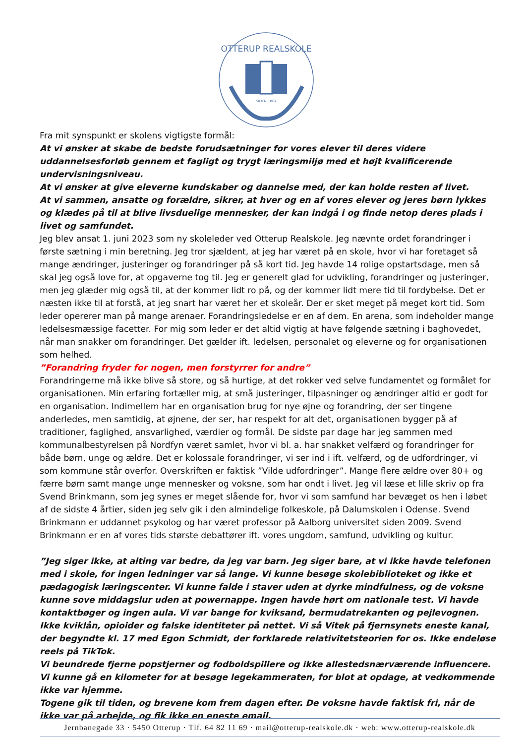OTTERUP REALSKOLE
SIDEN 1884
Fra mit synspunkt er skolens vigtigste formål:
At vi ønsker at skabe de bedste forudsætninger for vores elever til deres videre uddannelsesforløb gennem et fagligt og trygt læringsmiljø med et højt kvalificerende undervisningsniveau.
At vi ønsker at give eleverne kundskaber og dannelse med, der kan holde resten af livet.
At vi sammen, ansatte og forældre, sikrer, at hver og en af vores elever og jeres børn lykkes og klædes på til at blive livsduelige mennesker, der kan indgå i og finde netop deres plads i livet og samfundet.
Jeg blev ansat 1. juni 2023 som ny skoleleder ved Otterup Realskole. Jeg nævnte ordet forandringer i første sætning i min beretning. Jeg tror sjældent, at jeg har været på en skole, hvor vi har foretaget så mange ændringer, justeringer og forandringer på så kort tid. Jeg havde 14 rolige opstartsdage, men så skal jeg også love for, at opgaverne tog til. Jeg er generelt glad for udvikling, forandringer og justeringer, men jeg glæder mig også til, at der kommer lidt ro på, og der kommer lidt mere tid til fordybelse. Det er næsten ikke til at forstå, at jeg snart har været her et skoleår. Der er sket meget på meget kort tid. Som leder opererer man på mange arenaer. Forandringsledelse er en af dem. En arena, som indeholder mange ledelsesmæssige facetter. For mig som leder er det altid vigtig at have følgende sætning i baghovedet, når man snakker om forandringer. Det gælder ift. ledelsen, personalet og eleverne og for organisationen som helhed.
”Forandring fryder for nogen, men forstyrrer for andre”
Forandringerne må ikke blive så store, og så hurtige, at det rokker ved selve fundamentet og formålet for organisationen. Min erfaring fortæller mig, at små justeringer, tilpasninger og ændringer altid er godt for en organisation. Indimellem har en organisation brug for nye øjne og forandring, der ser tingene anderledes, men samtidig, at øjnene, der ser, har respekt for alt det, organisationen bygger på af traditioner, faglighed, ansvarlighed, værdier og formål. De sidste par dage har jeg sammen med kommunalbestyrelsen på Nordfyn været samlet, hvor vi bl. a. har snakket velfærd og forandringer for både børn, unge og ældre. Det er kolossale forandringer, vi ser ind i ift. velfærd, og de udfordringer, vi som kommune står overfor. Overskriften er faktisk ”Vilde udfordringer”. Mange flere ældre over 80+ og færre børn samt mange unge mennesker og voksne, som har ondt i livet. Jeg vil læse et lille skriv op fra Svend Brinkmann, som jeg synes er meget slående for, hvor vi som samfund har bevæget os hen i løbet af de sidste 4 årtier, siden jeg selv gik i den almindelige folkeskole, på Dalumskolen i Odense. Svend Brinkmann er uddannet psykolog og har været professor på Aalborg universitet siden 2009. Svend Brinkmann er en af vores tids største debattører ift. vores ungdom, samfund, udvikling og kultur.
”Jeg siger ikke, at alting var bedre, da jeg var barn. Jeg siger bare, at vi ikke havde telefonen med i skole, for ingen ledninger var så lange. Vi kunne besøge skolebiblioteket og ikke et pædagogisk læringscenter. Vi kunne falde i staver uden at dyrke mindfulness, og de voksne kunne sove middagslur uden at powernappe. Ingen havde hørt om nationale test. Vi havde kontaktbøger og ingen aula. Vi var bange for kviksand, bermudatrekanten og pejlevognen. Ikke kviklån, opioider og falske identiteter på nettet. Vi så Vitek på fjernsynets eneste kanal, der begyndte kl. 17 med Egon Schmidt, der forklarede relativitetsteorien for os. Ikke endeløse reels på TikTok.
Vi beundrede fjerne popstjerner og fodboldspillere og ikke allestedsnærværende influencere.
Vi kunne gå en kilometer for at besøge legekammeraten, for blot at opdage, at vedkommende ikke var hjemme.
Togene gik til tiden, og brevene kom frem dagen efter. De voksne havde faktisk fri, når de ikke var på arbejde, og fik ikke en eneste email.
Jernbanegade 33 · 5450 Otterup · Tlf. 64 82 11 69 · mail@otterup-realskole.dk · web: www.otterup-realskole.dk